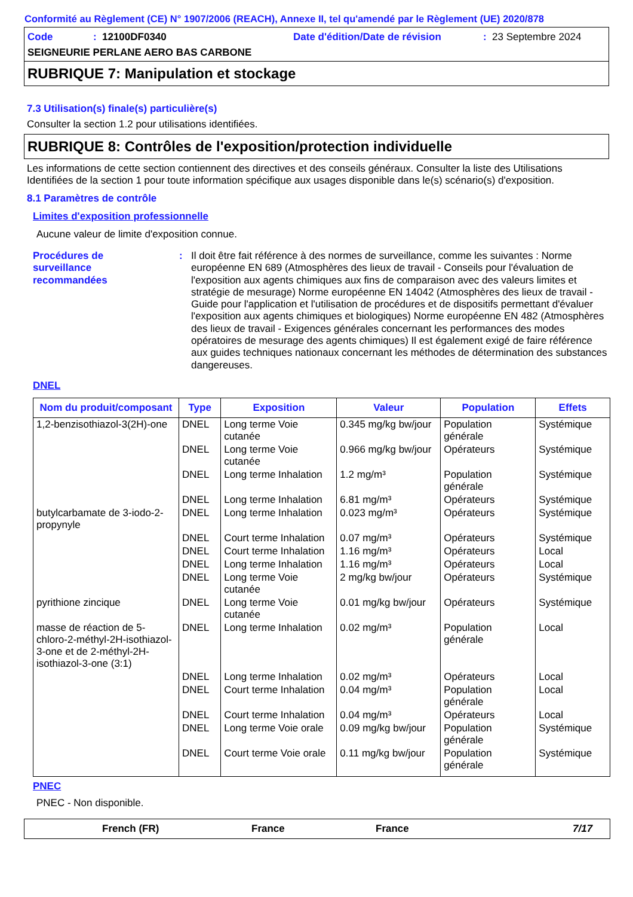Conformité au Règlement (CE) N° 1907/2006 (REACH), Annexe II, tel qu'amendé par le Règlement (UE) 2020/878
Code: 12100DF0340 Date d'édition/Date de révision: 23 Septembre 2024
SEIGNEURIE PERLANE AERO BAS CARBONE
RUBRIQUE 7: Manipulation et stockage
7.3 Utilisation(s) finale(s) particulière(s)
Consulter la section 1.2 pour utilisations identifiées.
RUBRIQUE 8: Contrôles de l'exposition/protection individuelle
Les informations de cette section contiennent des directives et des conseils généraux. Consulter la liste des Utilisations Identifiées de la section 1 pour toute information spécifique aux usages disponible dans le(s) scénario(s) d'exposition.
8.1 Paramètres de contrôle
Limites d'exposition professionnelle
Aucune valeur de limite d'exposition connue.
Procédures de
surveillance
recommandées
: Il doit être fait référence à des normes de surveillance, comme les suivantes : Norme européenne EN 689 (Atmosphères des lieux de travail - Conseils pour l'évaluation de l'exposition aux agents chimiques aux fins de comparaison avec des valeurs limites et stratégie de mesurage) Norme européenne EN 14042 (Atmosphères des lieux de travail - Guide pour l'application et l'utilisation de procédures et de dispositifs permettant d'évaluer l'exposition aux agents chimiques et biologiques) Norme européenne EN 482 (Atmosphères des lieux de travail - Exigences générales concernant les performances des modes opératoires de mesurage des agents chimiques) Il est également exigé de faire référence aux guides techniques nationaux concernant les méthodes de détermination des substances dangereuses.
DNEL
| Nom du produit/composant | Type | Exposition | Valeur | Population | Effets |
| --- | --- | --- | --- | --- | --- |
| 1,2-benzisothiazol-3(2H)-one | DNEL | Long terme Voie cutanée | 0.345 mg/kg bw/jour | Population générale | Systémique |
| | DNEL | Long terme Voie cutanée | 0.966 mg/kg bw/jour | Opérateurs | Systémique |
| | DNEL | Long terme Inhalation | 1.2 mg/m³ | Population générale | Systémique |
| | DNEL | Long terme Inhalation | 6.81 mg/m³ | Opérateurs | Systémique |
| butylcarbamate de 3-iodo-2-propynyle | DNEL | Long terme Inhalation | 0.023 mg/m³ | Opérateurs | Systémique |
| | DNEL | Court terme Inhalation | 0.07 mg/m³ | Opérateurs | Systémique |
| | DNEL | Court terme Inhalation | 1.16 mg/m³ | Opérateurs | Local |
| | DNEL | Long terme Inhalation | 1.16 mg/m³ | Opérateurs | Local |
| | DNEL | Long terme Voie cutanée | 2 mg/kg bw/jour | Opérateurs | Systémique |
| pyrithione zincique | DNEL | Long terme Voie cutanée | 0.01 mg/kg bw/jour | Opérateurs | Systémique |
| masse de réaction de 5-chloro-2-méthyl-2H-isothiazol-3-one et de 2-méthyl-2H-isothiazol-3-one (3:1) | DNEL | Long terme Inhalation | 0.02 mg/m³ | Population générale | Local |
| | DNEL | Long terme Inhalation | 0.02 mg/m³ | Opérateurs | Local |
| | DNEL | Court terme Inhalation | 0.04 mg/m³ | Population générale | Local |
| | DNEL | Court terme Inhalation | 0.04 mg/m³ | Opérateurs | Local |
| | DNEL | Long terme Voie orale | 0.09 mg/kg bw/jour | Population générale | Systémique |
| | DNEL | Court terme Voie orale | 0.11 mg/kg bw/jour | Population générale | Systémique |
PNEC
PNEC - Non disponible.
French (FR) France France 7/17